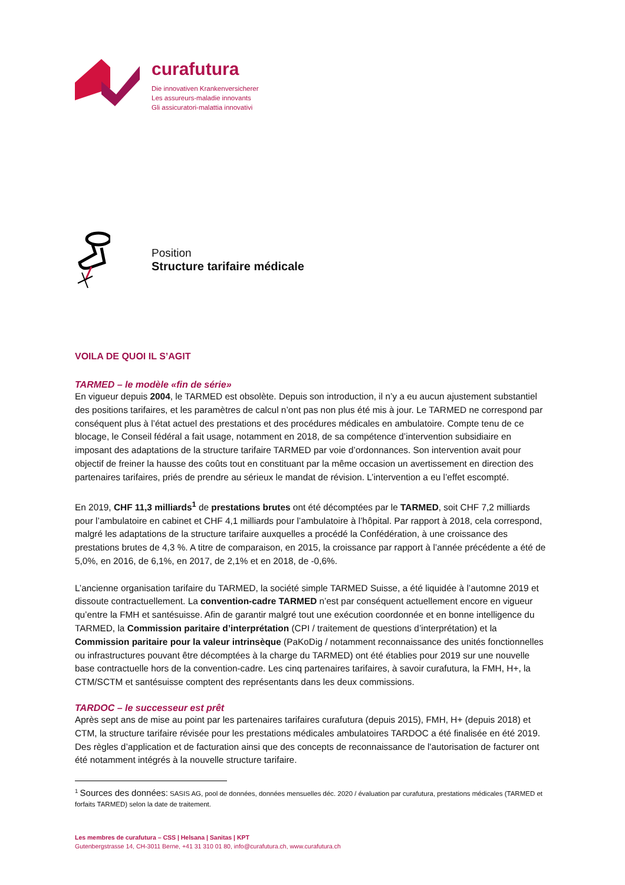curafutura
Die innovativen Krankenversicherer
Les assureurs-maladie innovants
Gli assicuratori-malattia innovativi
Position
Structure tarifaire médicale
VOILA DE QUOI IL S’AGIT
TARMED – le modèle «fin de série»
En vigueur depuis 2004, le TARMED est obsolète. Depuis son introduction, il n’y a eu aucun ajustement substantiel des positions tarifaires, et les paramètres de calcul n’ont pas non plus été mis à jour. Le TARMED ne correspond par conséquent plus à l’état actuel des prestations et des procédures médicales en ambulatoire. Compte tenu de ce blocage, le Conseil fédéral a fait usage, notamment en 2018, de sa compétence d’intervention subsidiaire en imposant des adaptations de la structure tarifaire TARMED par voie d’ordonnances. Son intervention avait pour objectif de freiner la hausse des coûts tout en constituant par la même occasion un avertissement en direction des partenaires tarifaires, priés de prendre au sérieux le mandat de révision. L’intervention a eu l’effet escompté.
En 2019, CHF 11,3 milliards<sup>1</sup> de prestations brutes ont été décomptées par le TARMED, soit CHF 7,2 milliards pour l’ambulatoire en cabinet et CHF 4,1 milliards pour l’ambulatoire à l’hôpital. Par rapport à 2018, cela correspond, malgré les adaptations de la structure tarifaire auxquelles a procédé la Confédération, à une croissance des prestations brutes de 4,3 %. A titre de comparaison, en 2015, la croissance par rapport à l’année précédente a été de 5,0%, en 2016, de 6,1%, en 2017, de 2,1% et en 2018, de -0,6%.
L’ancienne organisation tarifaire du TARMED, la société simple TARMED Suisse, a été liquidée à l’automne 2019 et dissoute contractuellement. La convention-cadre TARMED n’est par conséquent actuellement encore en vigueur qu’entre la FMH et santésuisse. Afin de garantir malgré tout une exécution coordonnée et en bonne intelligence du TARMED, la Commission paritaire d’interprétation (CPI / traitement de questions d’interprétation) et la Commission paritaire pour la valeur intrinsèque (PaKoDig / notamment reconnaissance des unités fonctionnelles ou infrastructures pouvant être décomptées à la charge du TARMED) ont été établies pour 2019 sur une nouvelle base contractuelle hors de la convention-cadre. Les cinq partenaires tarifaires, à savoir curafutura, la FMH, H+, la CTM/SCTM et santésuisse comptent des représentants dans les deux commissions.
TARDOC – le successeur est prêt
Après sept ans de mise au point par les partenaires tarifaires curafutura (depuis 2015), FMH, H+ (depuis 2018) et CTM, la structure tarifaire révisée pour les prestations médicales ambulatoires TARDOC a été finalisée en été 2019. Des règles d’application et de facturation ainsi que des concepts de reconnaissance de l'autorisation de facturer ont été notamment intégrés à la nouvelle structure tarifaire.
<sup>1</sup> Sources des données: SASIS AG, pool de données, données mensuelles déc. 2020 / évaluation par curafutura, prestations médicales (TARMED et forfaits TARMED) selon la date de traitement.
Les membres de curafutura – CSS | Helsana | Sanitas | KPT
Gutenbergstrasse 14, CH-3011 Berne, +41 31 310 01 80, info@curafutura.ch, www.curafutura.ch